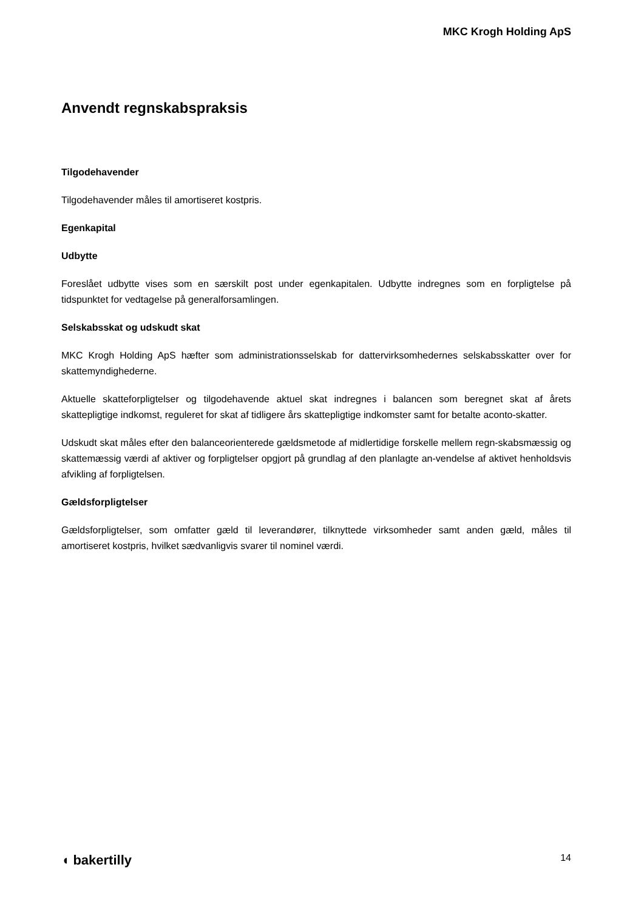MKC Krogh Holding ApS
Anvendt regnskabspraksis
Tilgodehavender
Tilgodehavender måles til amortiseret kostpris.
Egenkapital
Udbytte
Foreslået udbytte vises som en særskilt post under egenkapitalen. Udbytte indregnes som en forpligtelse på tidspunktet for vedtagelse på generalforsamlingen.
Selskabsskat og udskudt skat
MKC Krogh Holding ApS hæfter som administrationsselskab for dattervirksomhedernes selskabsskatter over for skattemyndighederne.
Aktuelle skatteforpligtelser og tilgodehavende aktuel skat indregnes i balancen som beregnet skat af årets skattepligtige indkomst, reguleret for skat af tidligere års skattepligtige indkomster samt for betalte aconto-skatter.
Udskudt skat måles efter den balanceorienterede gældsmetode af midlertidige forskelle mellem regn-skabsmæssig og skattemæssig værdi af aktiver og forpligtelser opgjort på grundlag af den planlagte an-vendelse af aktivet henholdsvis afvikling af forpligtelsen.
Gældsforpligtelser
Gældsforpligtelser, som omfatter gæld til leverandører, tilknyttede virksomheder samt anden gæld, måles til amortiseret kostpris, hvilket sædvanligvis svarer til nominel værdi.
◖ bakertilly 14